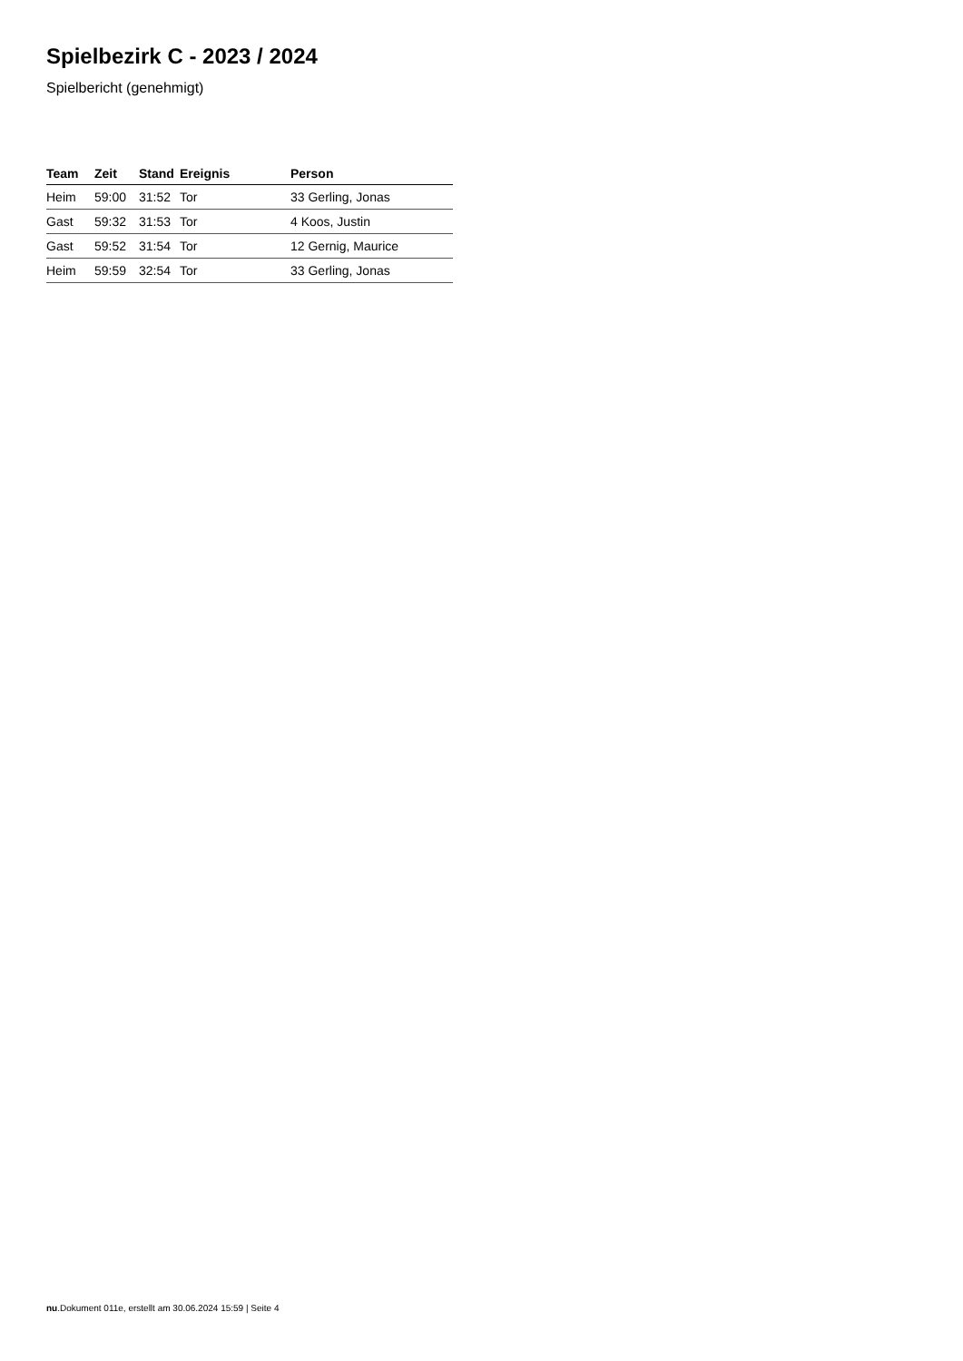Spielbezirk C - 2023 / 2024
Spielbericht (genehmigt)
| Team | Zeit | Stand | Ereignis | Person |
| --- | --- | --- | --- | --- |
| Heim | 59:00 | 31:52 | Tor | 33 Gerling, Jonas |
| Gast | 59:32 | 31:53 | Tor | 4 Koos, Justin |
| Gast | 59:52 | 31:54 | Tor | 12 Gernig, Maurice |
| Heim | 59:59 | 32:54 | Tor | 33 Gerling, Jonas |
nu.Dokument 011e, erstellt am 30.06.2024 15:59 | Seite 4